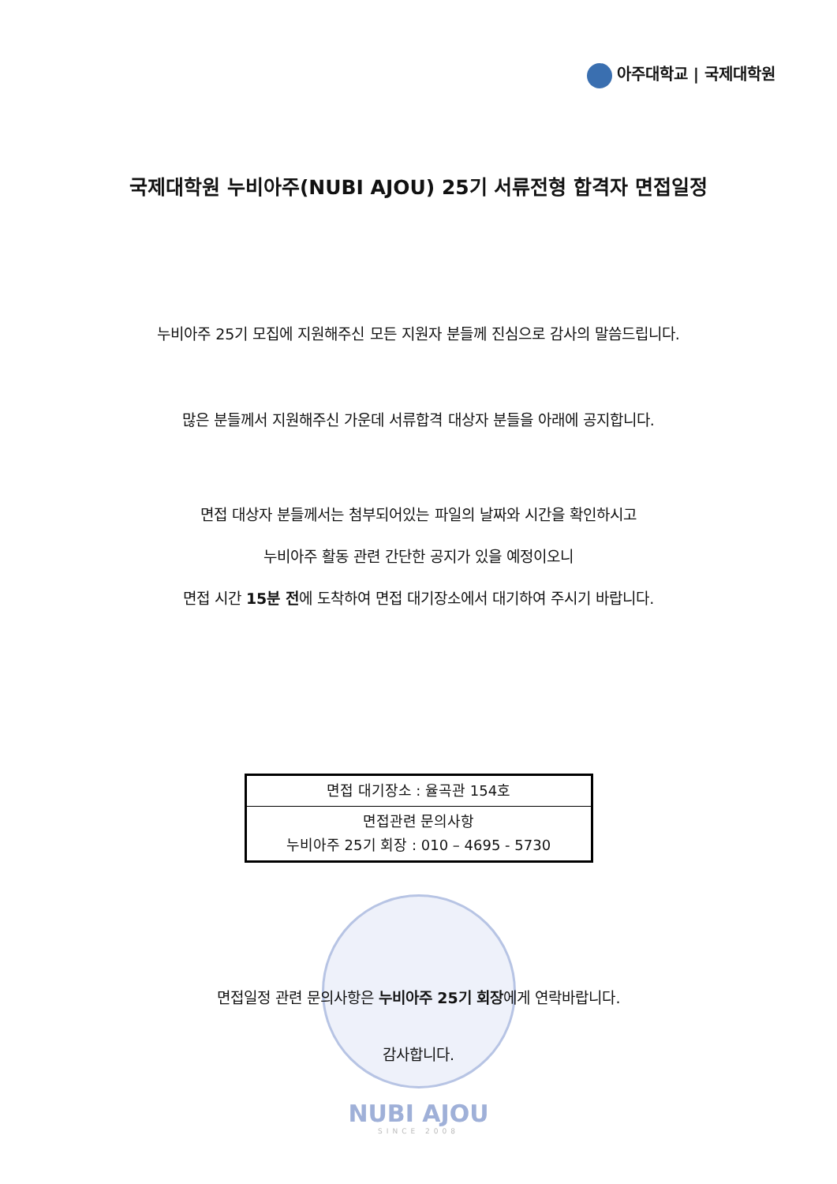아주대학교 | 국제대학원
국제대학원 누비아주(NUBI AJOU) 25기 서류전형 합격자 면접일정
누비아주 25기 모집에 지원해주신 모든 지원자 분들께 진심으로 감사의 말씀드립니다.
많은 분들께서 지원해주신 가운데 서류합격 대상자 분들을 아래에 공지합니다.
면접 대상자 분들께서는 첨부되어있는 파일의 날짜와 시간을 확인하시고
누비아주 활동 관련 간단한 공지가 있을 예정이오니
면접 시간 15분 전에 도착하여 면접 대기장소에서 대기하여 주시기 바랍니다.
| 면접 대기장소 : 율곡관 154호 |
| 면접관련 문의사항 누비아주 25기 회장 : 010 – 4695 - 5730 |
면접일정 관련 문의사항은 누비아주 25기 회장에게 연락바랍니다.
감사합니다.
NUBI AJOU
SINCE 2008